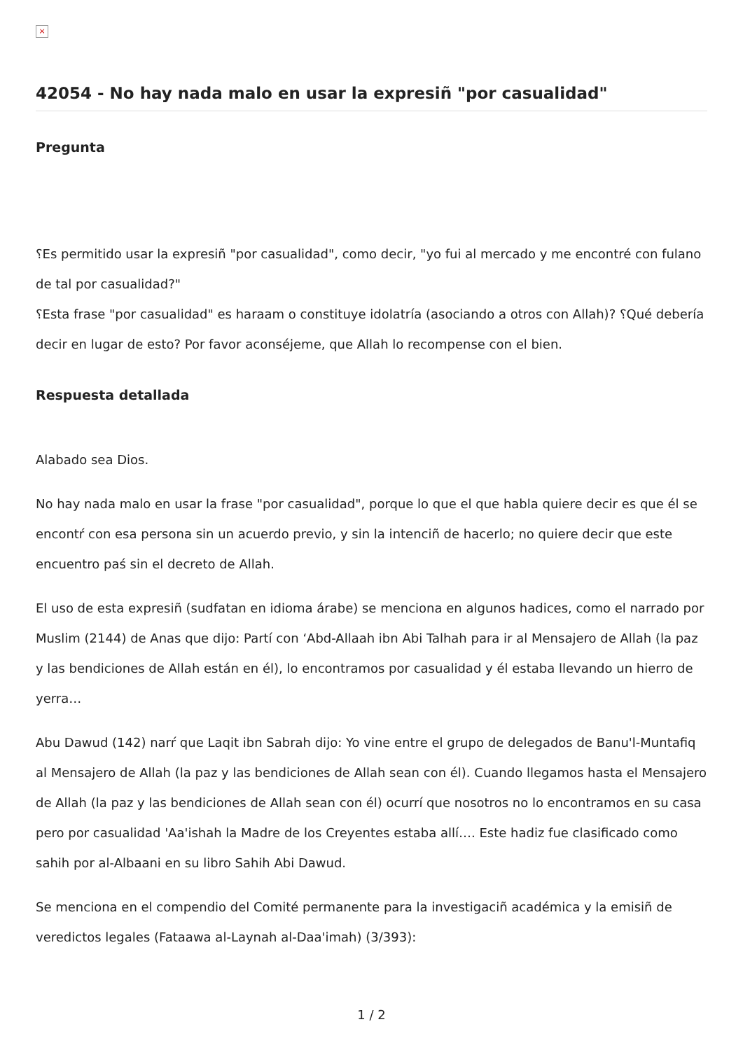×
42054 - No hay nada malo en usar la expresiñ "por casualidad"
Pregunta
؟Es permitido usar la expresiñ "por casualidad", como decir, "yo fui al mercado y me encontré con fulano de tal por casualidad?"
؟Esta frase "por casualidad" es haraam o constituye idolatría (asociando a otros con Allah)? ؟Qué debería decir en lugar de esto? Por favor aconséjeme, que Allah lo recompense con el bien.
Respuesta detallada
Alabado sea Dios.
No hay nada malo en usar la frase "por casualidad", porque lo que el que habla quiere decir es que él se encontŕ con esa persona sin un acuerdo previo, y sin la intenciñ de hacerlo; no quiere decir que este encuentro paś sin el decreto de Allah.
El uso de esta expresiñ (sudfatan en idioma árabe) se menciona en algunos hadices, como el narrado por Muslim (2144) de Anas que dijo: Partí con ‘Abd-Allaah ibn Abi Talhah para ir al Mensajero de Allah (la paz y las bendiciones de Allah están en él), lo encontramos por casualidad y él estaba llevando un hierro de yerra…
Abu Dawud (142) narŕ que Laqit ibn Sabrah dijo: Yo vine entre el grupo de delegados de Banu'l-Muntafiq al Mensajero de Allah (la paz y las bendiciones de Allah sean con él). Cuando llegamos hasta el Mensajero de Allah (la paz y las bendiciones de Allah sean con él) ocurrí que nosotros no lo encontramos en su casa pero por casualidad 'Aa'ishah la Madre de los Creyentes estaba allí…. Este hadiz fue clasificado como sahih por al-Albaani en su libro Sahih Abi Dawud.
Se menciona en el compendio del Comité permanente para la investigaciñ académica y la emisiñ de veredictos legales (Fataawa al-Laynah al-Daa'imah) (3/393):
1 / 2